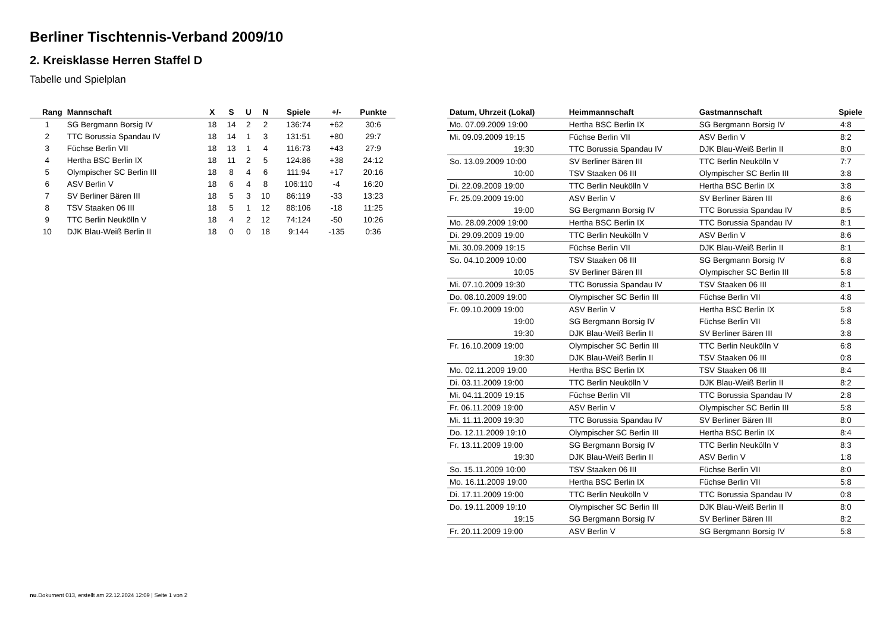Berliner Tischtennis-Verband 2009/10
2. Kreisklasse Herren Staffel D
Tabelle und Spielplan
| Rang | Mannschaft | X | S | U | N | Spiele | +/- | Punkte |
| --- | --- | --- | --- | --- | --- | --- | --- | --- |
| 1 | SG Bergmann Borsig IV | 18 | 14 | 2 | 2 | 136:74 | +62 | 30:6 |
| 2 | TTC Borussia Spandau IV | 18 | 14 | 1 | 3 | 131:51 | +80 | 29:7 |
| 3 | Füchse Berlin VII | 18 | 13 | 1 | 4 | 116:73 | +43 | 27:9 |
| 4 | Hertha BSC Berlin IX | 18 | 11 | 2 | 5 | 124:86 | +38 | 24:12 |
| 5 | Olympischer SC Berlin III | 18 | 8 | 4 | 6 | 111:94 | +17 | 20:16 |
| 6 | ASV Berlin V | 18 | 6 | 4 | 8 | 106:110 | -4 | 16:20 |
| 7 | SV Berliner Bären III | 18 | 5 | 3 | 10 | 86:119 | -33 | 13:23 |
| 8 | TSV Staaken 06 III | 18 | 5 | 1 | 12 | 88:106 | -18 | 11:25 |
| 9 | TTC Berlin Neukölln V | 18 | 4 | 2 | 12 | 74:124 | -50 | 10:26 |
| 10 | DJK Blau-Weiß Berlin II | 18 | 0 | 0 | 18 | 9:144 | -135 | 0:36 |
| Datum, Uhrzeit (Lokal) | Heimmannschaft | Gastmannschaft | Spiele |
| --- | --- | --- | --- |
| Mo. 07.09.2009 19:00 | Hertha BSC Berlin IX | SG Bergmann Borsig IV | 4:8 |
| Mi. 09.09.2009 19:15 | Füchse Berlin VII | ASV Berlin V | 8:2 |
| 19:30 | TTC Borussia Spandau IV | DJK Blau-Weiß Berlin II | 8:0 |
| So. 13.09.2009 10:00 | SV Berliner Bären III | TTC Berlin Neukölln V | 7:7 |
| 10:00 | TSV Staaken 06 III | Olympischer SC Berlin III | 3:8 |
| Di. 22.09.2009 19:00 | TTC Berlin Neukölln V | Hertha BSC Berlin IX | 3:8 |
| Fr. 25.09.2009 19:00 | ASV Berlin V | SV Berliner Bären III | 8:6 |
| 19:00 | SG Bergmann Borsig IV | TTC Borussia Spandau IV | 8:5 |
| Mo. 28.09.2009 19:00 | Hertha BSC Berlin IX | TTC Borussia Spandau IV | 8:1 |
| Di. 29.09.2009 19:00 | TTC Berlin Neukölln V | ASV Berlin V | 8:6 |
| Mi. 30.09.2009 19:15 | Füchse Berlin VII | DJK Blau-Weiß Berlin II | 8:1 |
| So. 04.10.2009 10:00 | TSV Staaken 06 III | SG Bergmann Borsig IV | 6:8 |
| 10:05 | SV Berliner Bären III | Olympischer SC Berlin III | 5:8 |
| Mi. 07.10.2009 19:30 | TTC Borussia Spandau IV | TSV Staaken 06 III | 8:1 |
| Do. 08.10.2009 19:00 | Olympischer SC Berlin III | Füchse Berlin VII | 4:8 |
| Fr. 09.10.2009 19:00 | ASV Berlin V | Hertha BSC Berlin IX | 5:8 |
| 19:00 | SG Bergmann Borsig IV | Füchse Berlin VII | 5:8 |
| 19:30 | DJK Blau-Weiß Berlin II | SV Berliner Bären III | 3:8 |
| Fr. 16.10.2009 19:00 | Olympischer SC Berlin III | TTC Berlin Neukölln V | 6:8 |
| 19:30 | DJK Blau-Weiß Berlin II | TSV Staaken 06 III | 0:8 |
| Mo. 02.11.2009 19:00 | Hertha BSC Berlin IX | TSV Staaken 06 III | 8:4 |
| Di. 03.11.2009 19:00 | TTC Berlin Neukölln V | DJK Blau-Weiß Berlin II | 8:2 |
| Mi. 04.11.2009 19:15 | Füchse Berlin VII | TTC Borussia Spandau IV | 2:8 |
| Fr. 06.11.2009 19:00 | ASV Berlin V | Olympischer SC Berlin III | 5:8 |
| Mi. 11.11.2009 19:30 | TTC Borussia Spandau IV | SV Berliner Bären III | 8:0 |
| Do. 12.11.2009 19:10 | Olympischer SC Berlin III | Hertha BSC Berlin IX | 8:4 |
| Fr. 13.11.2009 19:00 | SG Bergmann Borsig IV | TTC Berlin Neukölln V | 8:3 |
| 19:30 | DJK Blau-Weiß Berlin II | ASV Berlin V | 1:8 |
| So. 15.11.2009 10:00 | TSV Staaken 06 III | Füchse Berlin VII | 8:0 |
| Mo. 16.11.2009 19:00 | Hertha BSC Berlin IX | Füchse Berlin VII | 5:8 |
| Di. 17.11.2009 19:00 | TTC Berlin Neukölln V | TTC Borussia Spandau IV | 0:8 |
| Do. 19.11.2009 19:10 | Olympischer SC Berlin III | DJK Blau-Weiß Berlin II | 8:0 |
| 19:15 | SG Bergmann Borsig IV | SV Berliner Bären III | 8:2 |
| Fr. 20.11.2009 19:00 | ASV Berlin V | SG Bergmann Borsig IV | 5:8 |
nu.Dokument 013, erstellt am 22.12.2024 12:09 | Seite 1 von 2